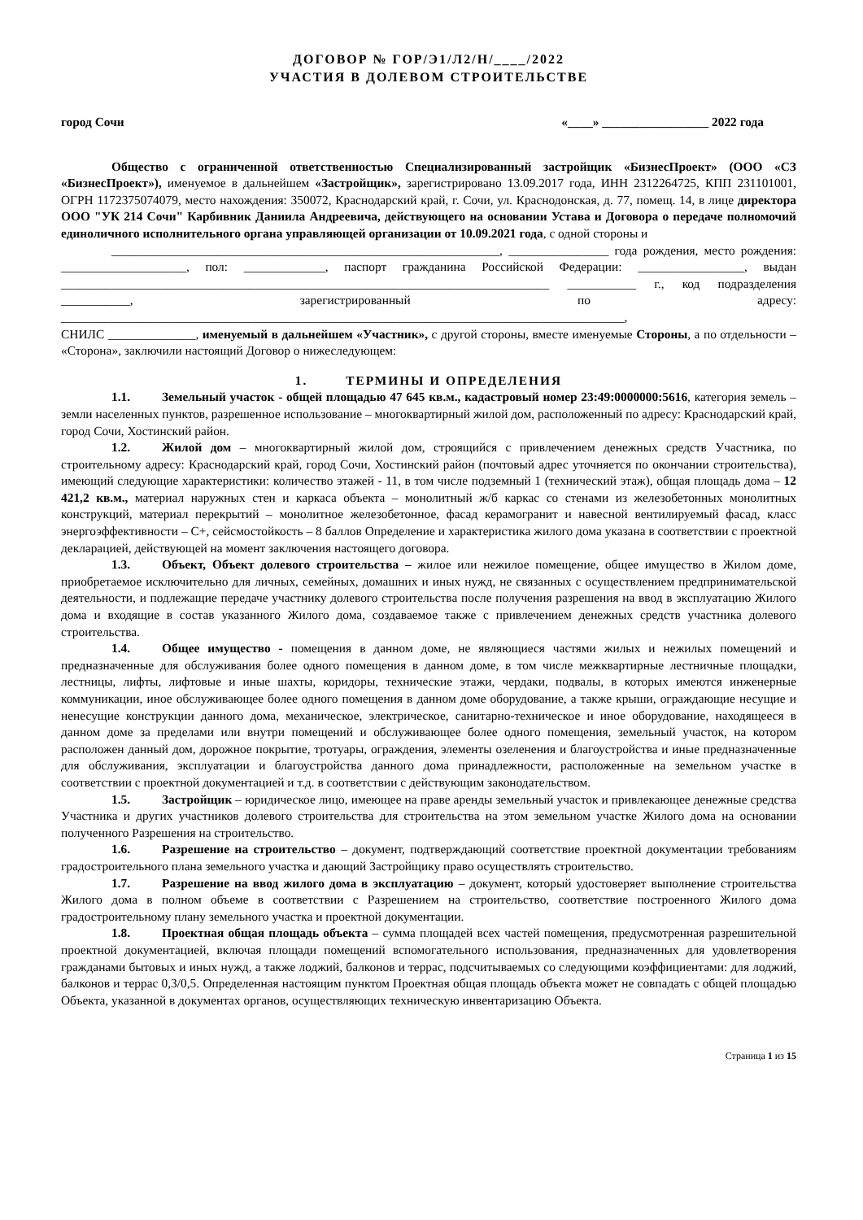ДОГОВОР № ГОР/Э1/Л2/Н/____/2022
УЧАСТИЯ В ДОЛЕВОМ СТРОИТЕЛЬСТВЕ
город Сочи «____» _________________ 2022 года
Общество с ограниченной ответственностью Специализированный застройщик «БизнесПроект» (ООО «СЗ «БизнесПроект»), именуемое в дальнейшем «Застройщик», зарегистрировано 13.09.2017 года, ИНН 2312264725, КПП 231101001, ОГРН 1172375074079, место нахождения: 350072, Краснодарский край, г. Сочи, ул. Краснодонская, д. 77, помещ. 14, в лице директора ООО "УК 214 Сочи" Карбивник Даниила Андреевича, действующего на основании Устава и Договора о передаче полномочий единоличного исполнительного органа управляющей организации от 10.09.2021 года, с одной стороны и
______________________________________________________________, ________________ года рождения, место рождения: ____________________, пол: _____________, паспорт гражданина Российской Федерации: _________________, выдан ______________________________________________________________________________ ___________ г., код подразделения ___________, зарегистрированный по адресу: __________________________________________________________________________________________,
СНИЛС ______________, именуемый в дальнейшем «Участник», с другой стороны, вместе именуемые Стороны, а по отдельности – «Сторона», заключили настоящий Договор о нижеследующем:
1. ТЕРМИНЫ И ОПРЕДЕЛЕНИЯ
1.1. Земельный участок - общей площадью 47 645 кв.м., кадастровый номер 23:49:0000000:5616, категория земель – земли населенных пунктов, разрешенное использование – многоквартирный жилой дом, расположенный по адресу: Краснодарский край, город Сочи, Хостинский район.
1.2. Жилой дом – многоквартирный жилой дом, строящийся с привлечением денежных средств Участника, по строительному адресу: Краснодарский край, город Сочи, Хостинский район (почтовый адрес уточняется по окончании строительства), имеющий следующие характеристики: количество этажей - 11, в том числе подземный 1 (технический этаж), общая площадь дома – 12 421,2 кв.м., материал наружных стен и каркаса объекта – монолитный ж/б каркас со стенами из железобетонных монолитных конструкций, материал перекрытий – монолитное железобетонное, фасад керамогранит и навесной вентилируемый фасад, класс энергоэффективности – С+, сейсмостойкость – 8 баллов Определение и характеристика жилого дома указана в соответствии с проектной декларацией, действующей на момент заключения настоящего договора.
1.3. Объект, Объект долевого строительства – жилое или нежилое помещение, общее имущество в Жилом доме, приобретаемое исключительно для личных, семейных, домашних и иных нужд, не связанных с осуществлением предпринимательской деятельности, и подлежащие передаче участнику долевого строительства после получения разрешения на ввод в эксплуатацию Жилого дома и входящие в состав указанного Жилого дома, создаваемое также с привлечением денежных средств участника долевого строительства.
1.4. Общее имущество - помещения в данном доме, не являющиеся частями жилых и нежилых помещений и предназначенные для обслуживания более одного помещения в данном доме, в том числе межквартирные лестничные площадки, лестницы, лифты, лифтовые и иные шахты, коридоры, технические этажи, чердаки, подвалы, в которых имеются инженерные коммуникации, иное обслуживающее более одного помещения в данном доме оборудование, а также крыши, ограждающие несущие и ненесущие конструкции данного дома, механическое, электрическое, санитарно-техническое и иное оборудование, находящееся в данном доме за пределами или внутри помещений и обслуживающее более одного помещения, земельный участок, на котором расположен данный дом, дорожное покрытие, тротуары, ограждения, элементы озеленения и благоустройства и иные предназначенные для обслуживания, эксплуатации и благоустройства данного дома принадлежности, расположенные на земельном участке в соответствии с проектной документацией и т.д. в соответствии с действующим законодательством.
1.5. Застройщик – юридическое лицо, имеющее на праве аренды земельный участок и привлекающее денежные средства Участника и других участников долевого строительства для строительства на этом земельном участке Жилого дома на основании полученного Разрешения на строительство.
1.6. Разрешение на строительство – документ, подтверждающий соответствие проектной документации требованиям градостроительного плана земельного участка и дающий Застройщику право осуществлять строительство.
1.7. Разрешение на ввод жилого дома в эксплуатацию – документ, который удостоверяет выполнение строительства Жилого дома в полном объеме в соответствии с Разрешением на строительство, соответствие построенного Жилого дома градостроительному плану земельного участка и проектной документации.
1.8. Проектная общая площадь объекта – сумма площадей всех частей помещения, предусмотренная разрешительной проектной документацией, включая площади помещений вспомогательного использования, предназначенных для удовлетворения гражданами бытовых и иных нужд, а также лоджий, балконов и террас, подсчитываемых со следующими коэффициентами: для лоджий, балконов и террас 0,3/0,5. Определенная настоящим пунктом Проектная общая площадь объекта может не совпадать с общей площадью Объекта, указанной в документах органов, осуществляющих техническую инвентаризацию Объекта.
Страница 1 из 15